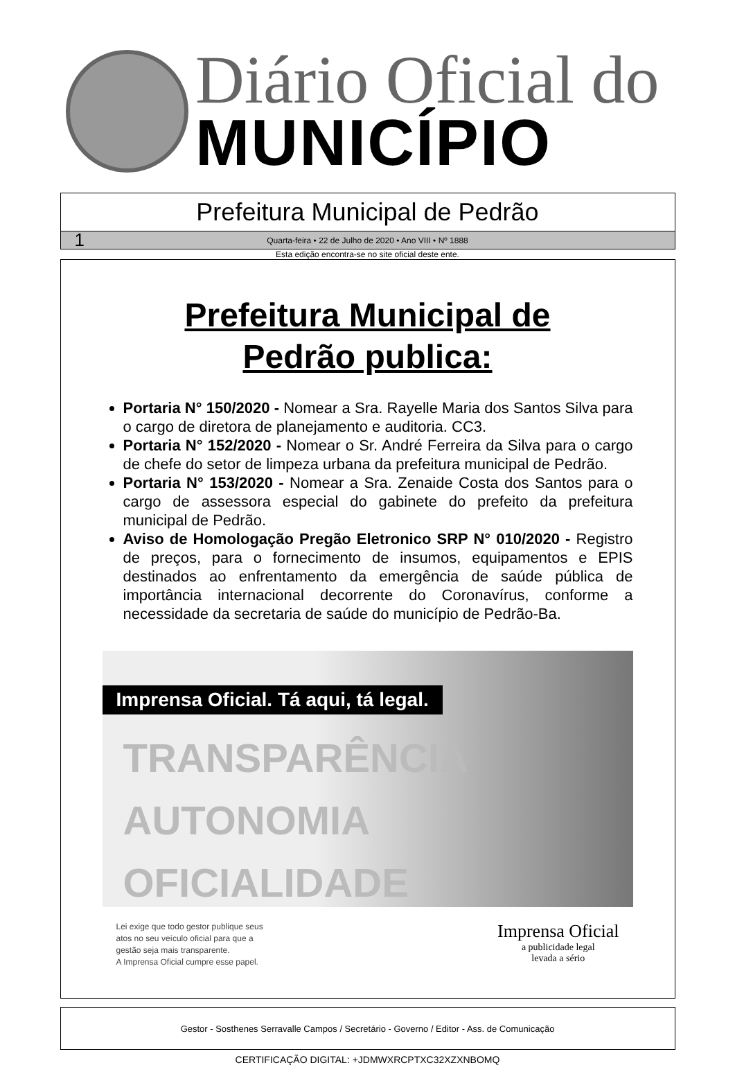Diário Oficial do
MUNICÍPIO
Prefeitura Municipal de Pedrão
1 Quarta-feira • 22 de Julho de 2020 • Ano VIII • Nº 1888
Esta edição encontra-se no site oficial deste ente.
Prefeitura Municipal de
Pedrão publica:
Portaria N° 150/2020 - Nomear a Sra. Rayelle Maria dos Santos Silva para o cargo de diretora de planejamento e auditoria. CC3.
Portaria N° 152/2020 - Nomear o Sr. André Ferreira da Silva para o cargo de chefe do setor de limpeza urbana da prefeitura municipal de Pedrão.
Portaria N° 153/2020 - Nomear a Sra. Zenaide Costa dos Santos para o cargo de assessora especial do gabinete do prefeito da prefeitura municipal de Pedrão.
Aviso de Homologação Pregão Eletronico SRP N° 010/2020 - Registro de preços, para o fornecimento de insumos, equipamentos e EPIS destinados ao enfrentamento da emergência de saúde pública de importância internacional decorrente do Coronavírus, conforme a necessidade da secretaria de saúde do município de Pedrão-Ba.
Imprensa Oficial. Tá aqui, tá legal.
TRANSPARÊNCIA
AUTONOMIA
OFICIALIDADE
Lei exige que todo gestor publique seus
atos no seu veículo oficial para que a
gestão seja mais transparente.
A Imprensa Oficial cumpre esse papel.
Imprensa Oficial
a publicidade legal
levada a sério
Gestor - Sosthenes Serravalle Campos / Secretário - Governo / Editor - Ass. de Comunicação
CERTIFICAÇÃO DIGITAL: +JDMWXRCPTXC32XZXNBOMQ